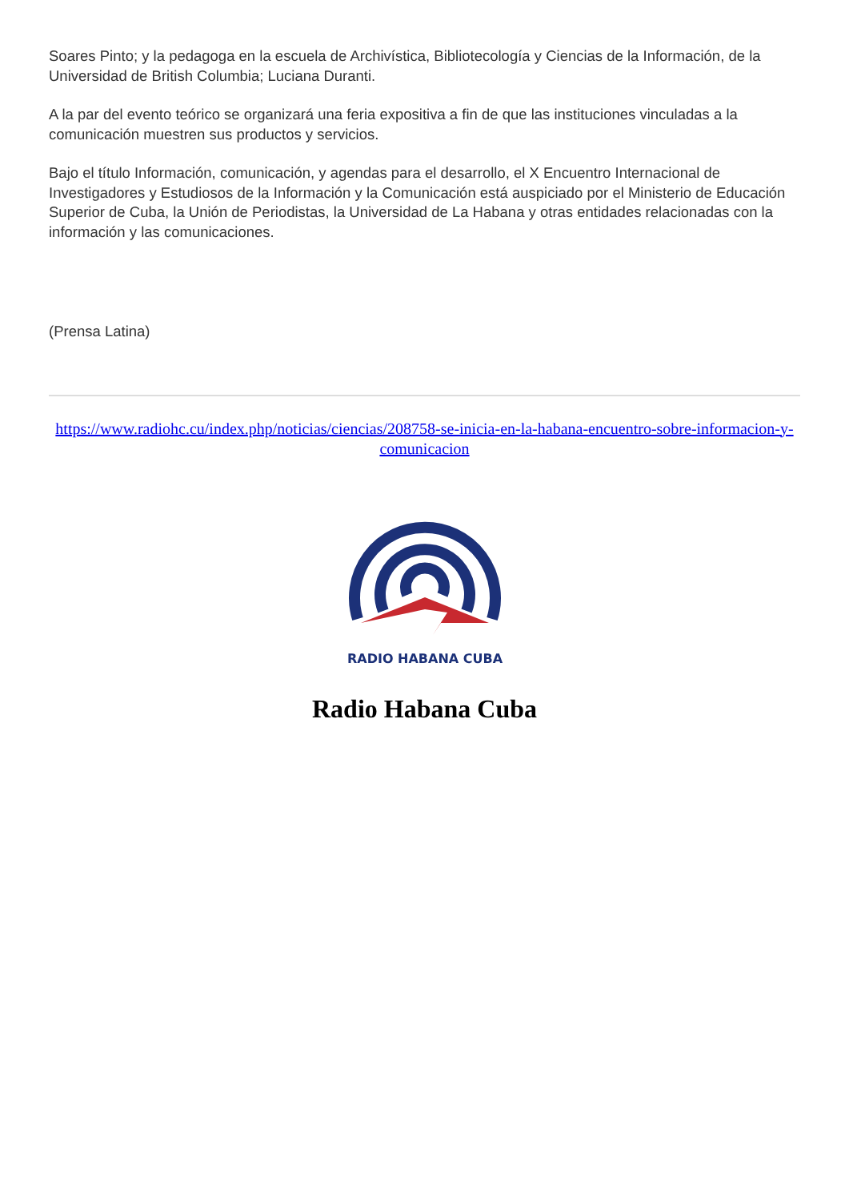Soares Pinto; y la pedagoga en la escuela de Archivística, Bibliotecología y Ciencias de la Información, de la Universidad de British Columbia; Luciana Duranti.
A la par del evento teórico se organizará una feria expositiva a fin de que las instituciones vinculadas a la comunicación muestren sus productos y servicios.
Bajo el título Información, comunicación, y agendas para el desarrollo, el X Encuentro Internacional de Investigadores y Estudiosos de la Información y la Comunicación está auspiciado por el Ministerio de Educación Superior de Cuba, la Unión de Periodistas, la Universidad de La Habana y otras entidades relacionadas con la información y las comunicaciones.
(Prensa Latina)
https://www.radiohc.cu/index.php/noticias/ciencias/208758-se-inicia-en-la-habana-encuentro-sobre-informacion-y-comunicacion
RADIO HABANA CUBA
Radio Habana Cuba